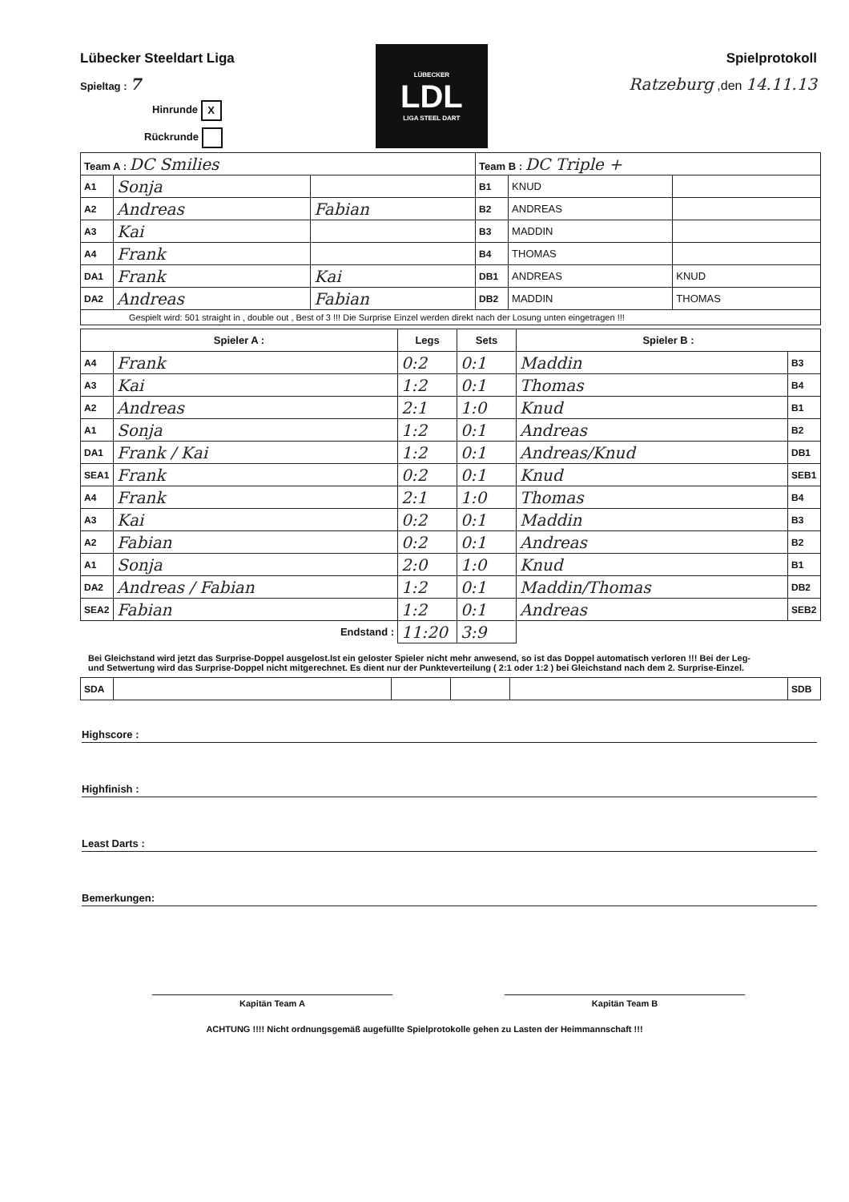Lübecker Steeldart Liga
Spieltag : 7
Hinrunde X
Rückrunde
LÜBECKER
LDL
LIGA STEEL DART
Spielprotokoll
Ratzeburg ,den 14.11.13
| Team A : DC Smilies | | | Team B : DC Triple + | | |
| A1 | Sonja | | B1 | KNUD | |
| A2 | Andreas | Fabian | B2 | ANDREAS | |
| A3 | Kai | | B3 | MADDIN | |
| A4 | Frank | | B4 | THOMAS | |
| DA1 | Frank | Kai | DB1 | ANDREAS | KNUD |
| DA2 | Andreas | Fabian | DB2 | MADDIN | THOMAS |
| Gespielt wird: 501 straight in , double out , Best of 3 !!! Die Surprise Einzel werden direkt nach der Losung unten eingetragen !!! | | | | | |
| Spieler A : | | Legs | Sets | Spieler B : | |
| --- | --- | --- | --- | --- | --- |
| A4 | Frank | 0:2 | 0:1 | Maddin | B3 |
| A3 | Kai | 1:2 | 0:1 | Thomas | B4 |
| A2 | Andreas | 2:1 | 1:0 | Knud | B1 |
| A1 | Sonja | 1:2 | 0:1 | Andreas | B2 |
| DA1 | Frank / Kai | 1:2 | 0:1 | Andreas/Knud | DB1 |
| SEA1 | Frank | 0:2 | 0:1 | Knud | SEB1 |
| A4 | Frank | 2:1 | 1:0 | Thomas | B4 |
| A3 | Kai | 0:2 | 0:1 | Maddin | B3 |
| A2 | Fabian | 0:2 | 0:1 | Andreas | B2 |
| A1 | Sonja | 2:0 | 1:0 | Knud | B1 |
| DA2 | Andreas / Fabian | 1:2 | 0:1 | Maddin/Thomas | DB2 |
| SEA2 | Fabian | 1:2 | 0:1 | Andreas | SEB2 |
| Endstand : | | 11:20 | 3:9 | | |
Bei Gleichstand wird jetzt das Surprise-Doppel ausgelost.Ist ein geloster Spieler nicht mehr anwesend, so ist das Doppel automatisch verloren !!! Bei der Leg- und Setwertung wird das Surprise-Doppel nicht mitgerechnet. Es dient nur der Punkteverteilung ( 2:1 oder 1:2 ) bei Gleichstand nach dem 2. Surprise-Einzel.
| SDA | | | | | SDB |
Highscore :
Highfinish :
Least Darts :
Bemerkungen:
Kapitän Team A Kapitän Team B
ACHTUNG !!!! Nicht ordnungsgemäß augefüllte Spielprotokolle gehen zu Lasten der Heimmannschaft !!!